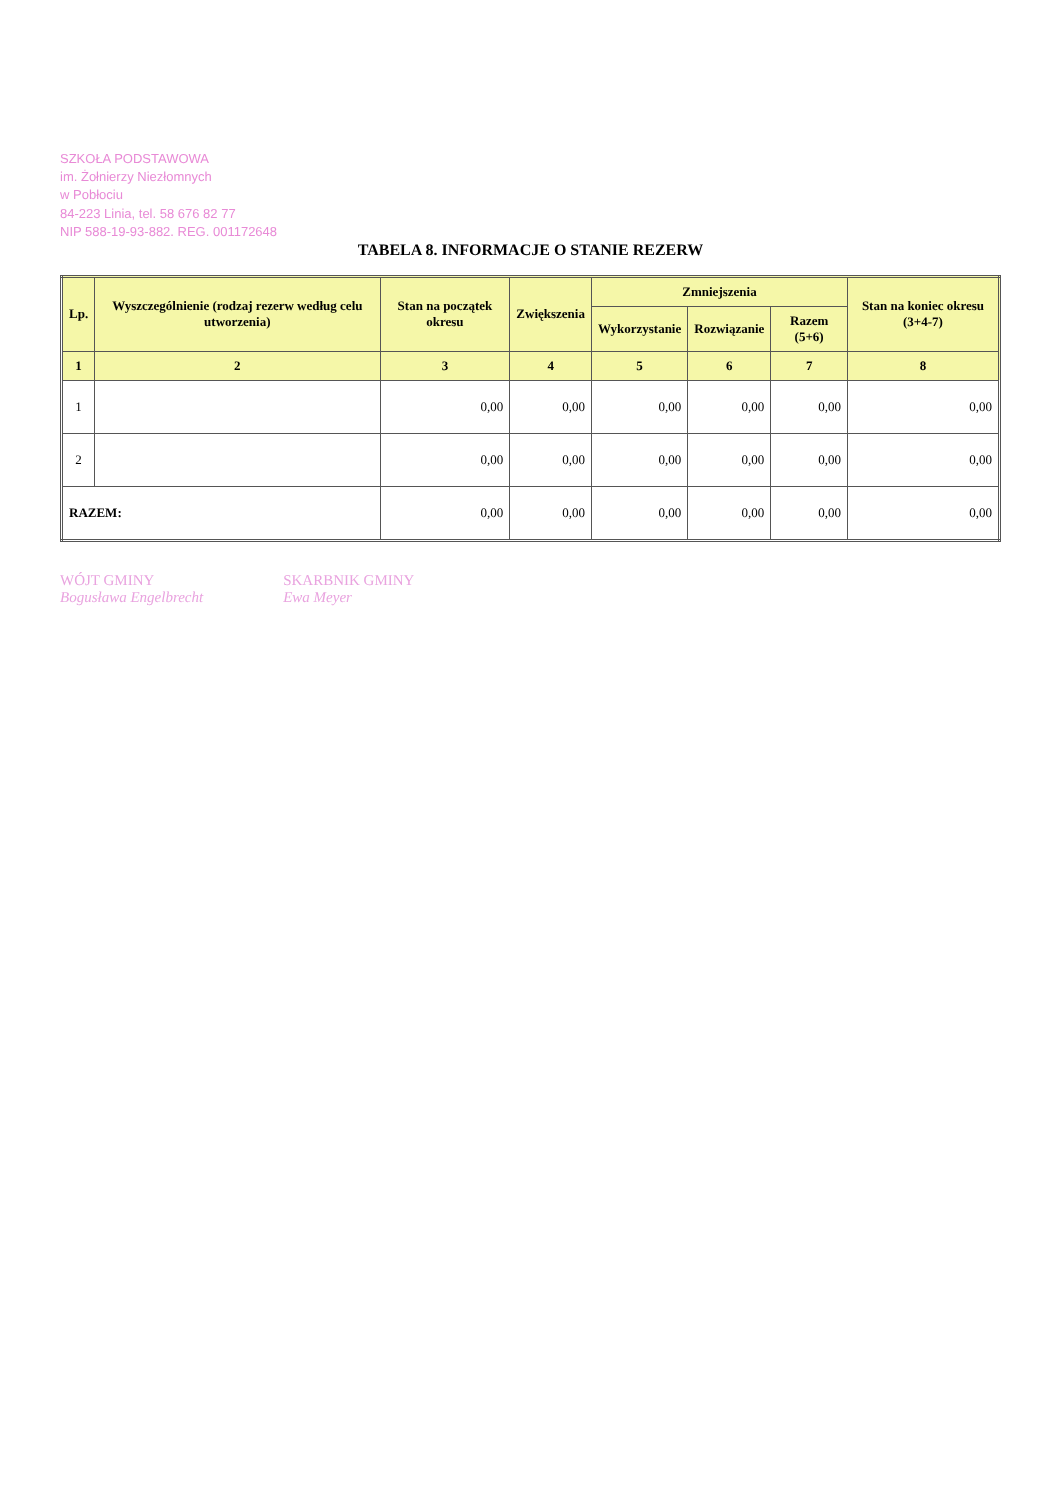SZKOŁA PODSTAWOWA
im. Żołnierzy Niezłomnych
w Pobłociu
84-223 Linia, tel. 58 676 82 77
NIP 588-19-93-882. REG. 001172648
TABELA 8. INFORMACJE O STANIE REZERW
| Lp. | Wyszczególnienie (rodzaj rezerw według celu utworzenia) | Stan na początek okresu | Zwiększenia | Zmniejszenia | | | Stan na koniec okresu (3+4-7) |
| --- | --- | --- | --- | --- | --- | --- | --- |
| | | | | Wykorzystanie | Rozwiązanie | Razem (5+6) | |
| 1 | 2 | 3 | 4 | 5 | 6 | 7 | 8 |
| 1 | | 0,00 | 0,00 | 0,00 | 0,00 | 0,00 | 0,00 |
| 2 | | 0,00 | 0,00 | 0,00 | 0,00 | 0,00 | 0,00 |
| RAZEM: | | 0,00 | 0,00 | 0,00 | 0,00 | 0,00 | 0,00 |
WÓJT GMINY
Bogusława Engelbrecht
SKARBNIK GMINY
Ewa Meyer